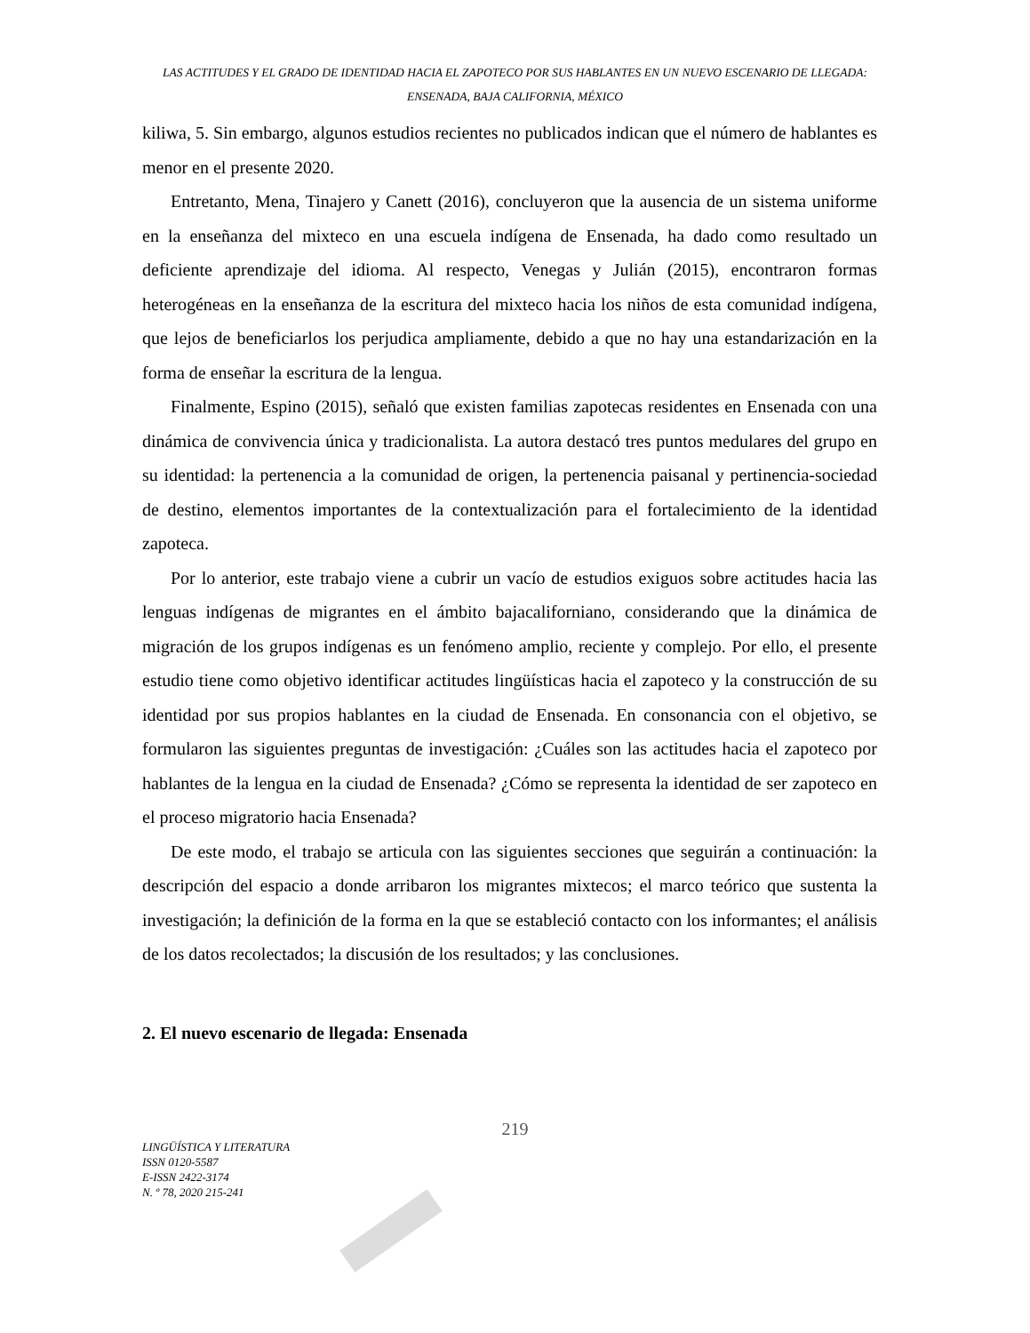LAS ACTITUDES Y EL GRADO DE IDENTIDAD HACIA EL ZAPOTECO POR SUS HABLANTES EN UN NUEVO ESCENARIO DE LLEGADA: ENSENADA, BAJA CALIFORNIA, MÉXICO
kiliwa, 5. Sin embargo, algunos estudios recientes no publicados indican que el número de hablantes es menor en el presente 2020.
Entretanto, Mena, Tinajero y Canett (2016), concluyeron que la ausencia de un sistema uniforme en la enseñanza del mixteco en una escuela indígena de Ensenada, ha dado como resultado un deficiente aprendizaje del idioma. Al respecto, Venegas y Julián (2015), encontraron formas heterogéneas en la enseñanza de la escritura del mixteco hacia los niños de esta comunidad indígena, que lejos de beneficiarlos los perjudica ampliamente, debido a que no hay una estandarización en la forma de enseñar la escritura de la lengua.
Finalmente, Espino (2015), señaló que existen familias zapotecas residentes en Ensenada con una dinámica de convivencia única y tradicionalista. La autora destacó tres puntos medulares del grupo en su identidad: la pertenencia a la comunidad de origen, la pertenencia paisanal y pertinencia-sociedad de destino, elementos importantes de la contextualización para el fortalecimiento de la identidad zapoteca.
Por lo anterior, este trabajo viene a cubrir un vacío de estudios exiguos sobre actitudes hacia las lenguas indígenas de migrantes en el ámbito bajacaliforniano, considerando que la dinámica de migración de los grupos indígenas es un fenómeno amplio, reciente y complejo. Por ello, el presente estudio tiene como objetivo identificar actitudes lingüísticas hacia el zapoteco y la construcción de su identidad por sus propios hablantes en la ciudad de Ensenada. En consonancia con el objetivo, se formularon las siguientes preguntas de investigación: ¿Cuáles son las actitudes hacia el zapoteco por hablantes de la lengua en la ciudad de Ensenada? ¿Cómo se representa la identidad de ser zapoteco en el proceso migratorio hacia Ensenada?
De este modo, el trabajo se articula con las siguientes secciones que seguirán a continuación: la descripción del espacio a donde arribaron los migrantes mixtecos; el marco teórico que sustenta la investigación; la definición de la forma en la que se estableció contacto con los informantes; el análisis de los datos recolectados; la discusión de los resultados; y las conclusiones.
2. El nuevo escenario de llegada: Ensenada
219
LINGÜÍSTICA Y LITERATURA
ISSN 0120-5587
E-ISSN 2422-3174
N. º 78, 2020 215-241